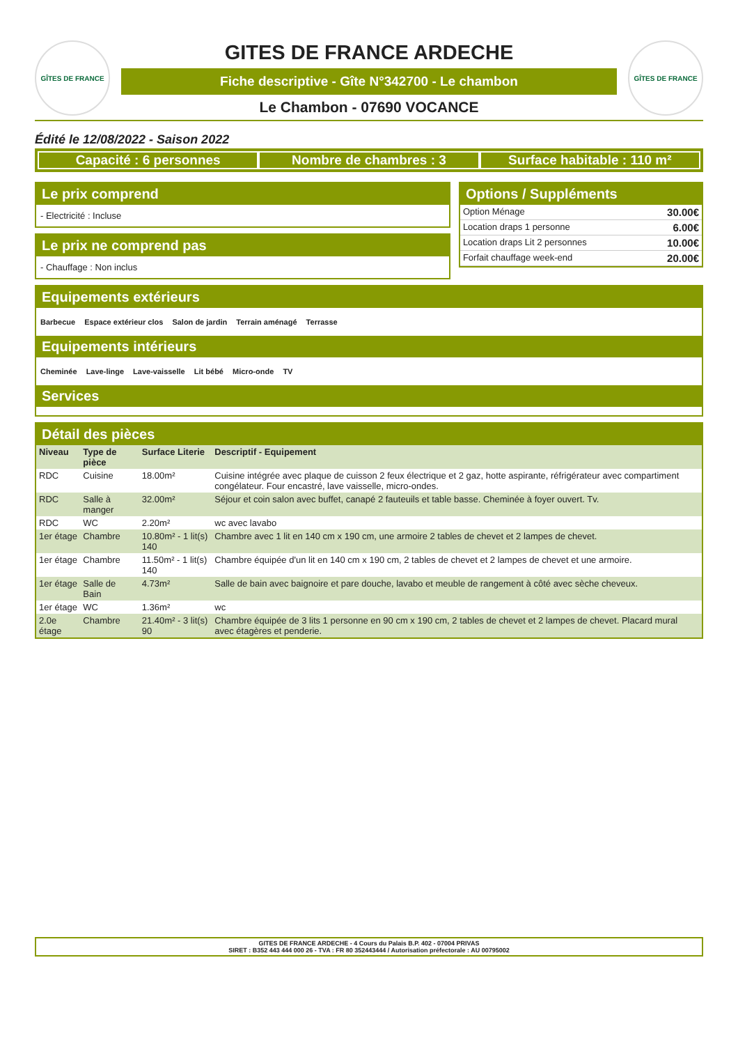GÎTES DE FRANCE
GITES DE FRANCE ARDECHE
Fiche descriptive - Gîte N°342700 - Le chambon
Le Chambon - 07690 VOCANCE
GÎTES DE FRANCE
Édité le 12/08/2022 - Saison 2022
Capacité : 6 personnes Nombre de chambres : 3 Surface habitable : 110 m²
Le prix comprend
- Electricité : Incluse
Le prix ne comprend pas
- Chauffage : Non inclus
Options / Suppléments
| Option Ménage | 30.00€ |
| Location draps 1 personne | 6.00€ |
| Location draps Lit 2 personnes | 10.00€ |
| Forfait chauffage week-end | 20.00€ |
Equipements extérieurs
Barbecue Espace extérieur clos Salon de jardin Terrain aménagé Terrasse
Equipements intérieurs
Cheminée Lave-linge Lave-vaisselle Lit bébé Micro-onde TV
Services
Détail des pièces
| Niveau | Type de pièce | Surface Literie | Descriptif - Equipement |
| --- | --- | --- | --- |
| RDC | Cuisine | 18.00m² | Cuisine intégrée avec plaque de cuisson 2 feux électrique et 2 gaz, hotte aspirante, réfrigérateur avec compartiment congélateur. Four encastré, lave vaisselle, micro-ondes. |
| RDC | Salle à manger | 32.00m² | Séjour et coin salon avec buffet, canapé 2 fauteuils et table basse. Cheminée à foyer ouvert. Tv. |
| RDC | WC | 2.20m² | wc avec lavabo |
| 1er étage | Chambre | 10.80m² - 1 lit(s) 140 | Chambre avec 1 lit en 140 cm x 190 cm, une armoire 2 tables de chevet et 2 lampes de chevet. |
| 1er étage | Chambre | 11.50m² - 1 lit(s) 140 | Chambre équipée d'un lit en 140 cm x 190 cm, 2 tables de chevet et 2 lampes de chevet et une armoire. |
| 1er étage | Salle de Bain | 4.73m² | Salle de bain avec baignoire et pare douche, lavabo et meuble de rangement à côté avec sèche cheveux. |
| 1er étage | WC | 1.36m² | wc |
| 2.0e étage | Chambre | 21.40m² - 3 lit(s) 90 | Chambre équipée de 3 lits 1 personne en 90 cm x 190 cm, 2 tables de chevet et 2 lampes de chevet. Placard mural avec étagères et penderie. |
GITES DE FRANCE ARDECHE - 4 Cours du Palais B.P. 402 - 07004 PRIVAS
SIRET : B352 443 444 000 26 - TVA : FR 80 352443444 / Autorisation préfectorale : AU 00795002